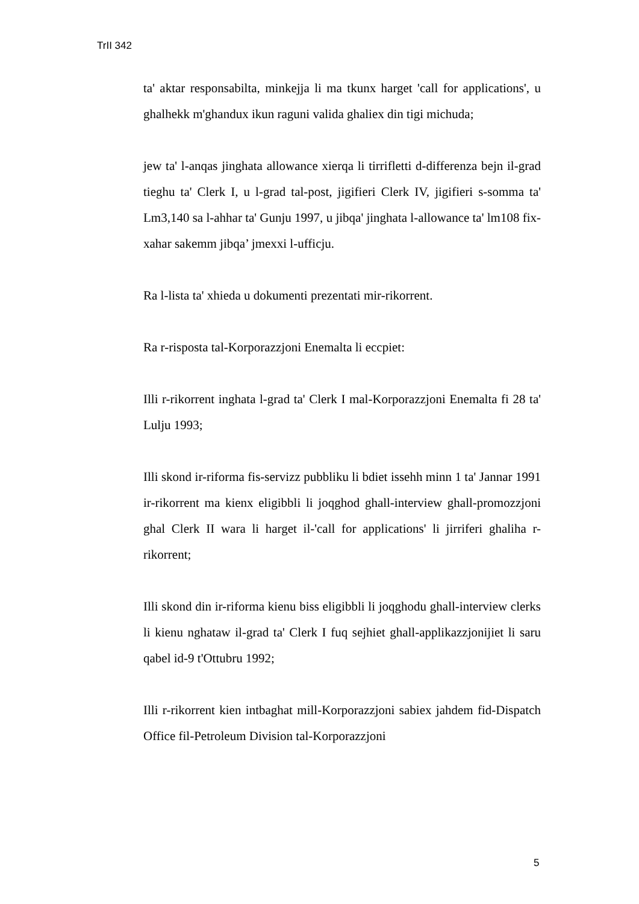TrII 342
ta' aktar responsabilta, minkejja li ma tkunx harget 'call for applications', u ghalhekk m'ghandux ikun raguni valida ghaliex din tigi michuda;
jew ta' l-anqas jinghata allowance xierqa li tirrifletti d-differenza bejn il-grad tieghu ta' Clerk I, u l-grad tal-post, jigifieri Clerk IV, jigifieri s-somma ta' Lm3,140 sa l-ahhar ta' Gunju 1997, u jibqa' jinghata l-allowance ta' lm108 fix-xahar sakemm jibqa’ jmexxi l-ufficju.
Ra l-lista ta' xhieda u dokumenti prezentati mir-rikorrent.
Ra r-risposta tal-Korporazzjoni Enemalta li eccpiet:
Illi r-rikorrent inghata l-grad ta' Clerk I mal-Korporazzjoni Enemalta fi 28 ta' Lulju 1993;
Illi skond ir-riforma fis-servizz pubbliku li bdiet issehh minn 1 ta' Jannar 1991 ir-rikorrent ma kienx eligibbli li joqghod ghall-interview ghall-promozzjoni ghal Clerk II wara li harget il-'call for applications' li jirriferi ghaliha r-rikorrent;
Illi skond din ir-riforma kienu biss eligibbli li joqghodu ghall-interview clerks li kienu nghataw il-grad ta' Clerk I fuq sejhiet ghall-applikazzjonijiet li saru qabel id-9 t'Ottubru 1992;
Illi r-rikorrent kien intbaghat mill-Korporazzjoni sabiex jahdem fid-Dispatch Office fil-Petroleum Division tal-Korporazzjoni
5